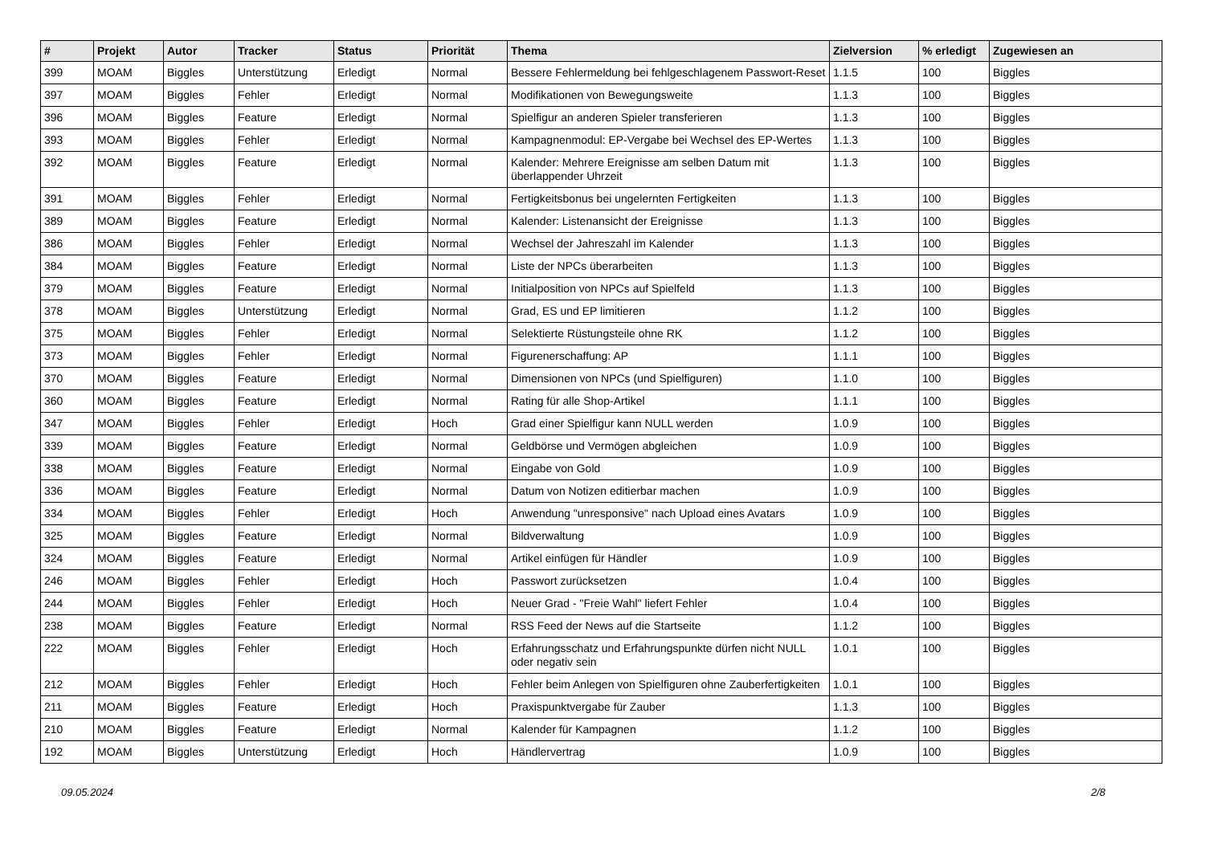| # | Projekt | Autor | Tracker | Status | Priorität | Thema | Zielversion | % erledigt | Zugewiesen an |
| --- | --- | --- | --- | --- | --- | --- | --- | --- | --- |
| 399 | MOAM | Biggles | Unterstützung | Erledigt | Normal | Bessere Fehlermeldung bei fehlgeschlagenem Passwort-Reset | 1.1.5 | 100 | Biggles |
| 397 | MOAM | Biggles | Fehler | Erledigt | Normal | Modifikationen von Bewegungsweite | 1.1.3 | 100 | Biggles |
| 396 | MOAM | Biggles | Feature | Erledigt | Normal | Spielfigur an anderen Spieler transferieren | 1.1.3 | 100 | Biggles |
| 393 | MOAM | Biggles | Fehler | Erledigt | Normal | Kampagnenmodul: EP-Vergabe bei Wechsel des EP-Wertes | 1.1.3 | 100 | Biggles |
| 392 | MOAM | Biggles | Feature | Erledigt | Normal | Kalender: Mehrere Ereignisse am selben Datum mit überlappender Uhrzeit | 1.1.3 | 100 | Biggles |
| 391 | MOAM | Biggles | Fehler | Erledigt | Normal | Fertigkeitsbonus bei ungelernten Fertigkeiten | 1.1.3 | 100 | Biggles |
| 389 | MOAM | Biggles | Feature | Erledigt | Normal | Kalender: Listenansicht der Ereignisse | 1.1.3 | 100 | Biggles |
| 386 | MOAM | Biggles | Fehler | Erledigt | Normal | Wechsel der Jahreszahl im Kalender | 1.1.3 | 100 | Biggles |
| 384 | MOAM | Biggles | Feature | Erledigt | Normal | Liste der NPCs überarbeiten | 1.1.3 | 100 | Biggles |
| 379 | MOAM | Biggles | Feature | Erledigt | Normal | Initialposition von NPCs auf Spielfeld | 1.1.3 | 100 | Biggles |
| 378 | MOAM | Biggles | Unterstützung | Erledigt | Normal | Grad, ES und EP limitieren | 1.1.2 | 100 | Biggles |
| 375 | MOAM | Biggles | Fehler | Erledigt | Normal | Selektierte Rüstungsteile ohne RK | 1.1.2 | 100 | Biggles |
| 373 | MOAM | Biggles | Fehler | Erledigt | Normal | Figurenerschaffung: AP | 1.1.1 | 100 | Biggles |
| 370 | MOAM | Biggles | Feature | Erledigt | Normal | Dimensionen von NPCs (und Spielfiguren) | 1.1.0 | 100 | Biggles |
| 360 | MOAM | Biggles | Feature | Erledigt | Normal | Rating für alle Shop-Artikel | 1.1.1 | 100 | Biggles |
| 347 | MOAM | Biggles | Fehler | Erledigt | Hoch | Grad einer Spielfigur kann NULL werden | 1.0.9 | 100 | Biggles |
| 339 | MOAM | Biggles | Feature | Erledigt | Normal | Geldbörse und Vermögen abgleichen | 1.0.9 | 100 | Biggles |
| 338 | MOAM | Biggles | Feature | Erledigt | Normal | Eingabe von Gold | 1.0.9 | 100 | Biggles |
| 336 | MOAM | Biggles | Feature | Erledigt | Normal | Datum von Notizen editierbar machen | 1.0.9 | 100 | Biggles |
| 334 | MOAM | Biggles | Fehler | Erledigt | Hoch | Anwendung "unresponsive" nach Upload eines Avatars | 1.0.9 | 100 | Biggles |
| 325 | MOAM | Biggles | Feature | Erledigt | Normal | Bildverwaltung | 1.0.9 | 100 | Biggles |
| 324 | MOAM | Biggles | Feature | Erledigt | Normal | Artikel einfügen für Händler | 1.0.9 | 100 | Biggles |
| 246 | MOAM | Biggles | Fehler | Erledigt | Hoch | Passwort zurücksetzen | 1.0.4 | 100 | Biggles |
| 244 | MOAM | Biggles | Fehler | Erledigt | Hoch | Neuer Grad - "Freie Wahl" liefert Fehler | 1.0.4 | 100 | Biggles |
| 238 | MOAM | Biggles | Feature | Erledigt | Normal | RSS Feed der News auf die Startseite | 1.1.2 | 100 | Biggles |
| 222 | MOAM | Biggles | Fehler | Erledigt | Hoch | Erfahrungsschatz und Erfahrungspunkte dürfen nicht NULL oder negativ sein | 1.0.1 | 100 | Biggles |
| 212 | MOAM | Biggles | Fehler | Erledigt | Hoch | Fehler beim Anlegen von Spielfiguren ohne Zauberfertigkeiten | 1.0.1 | 100 | Biggles |
| 211 | MOAM | Biggles | Feature | Erledigt | Hoch | Praxispunktvergabe für Zauber | 1.1.3 | 100 | Biggles |
| 210 | MOAM | Biggles | Feature | Erledigt | Normal | Kalender für Kampagnen | 1.1.2 | 100 | Biggles |
| 192 | MOAM | Biggles | Unterstützung | Erledigt | Hoch | Händlervertrag | 1.0.9 | 100 | Biggles |
09.05.2024 2/8